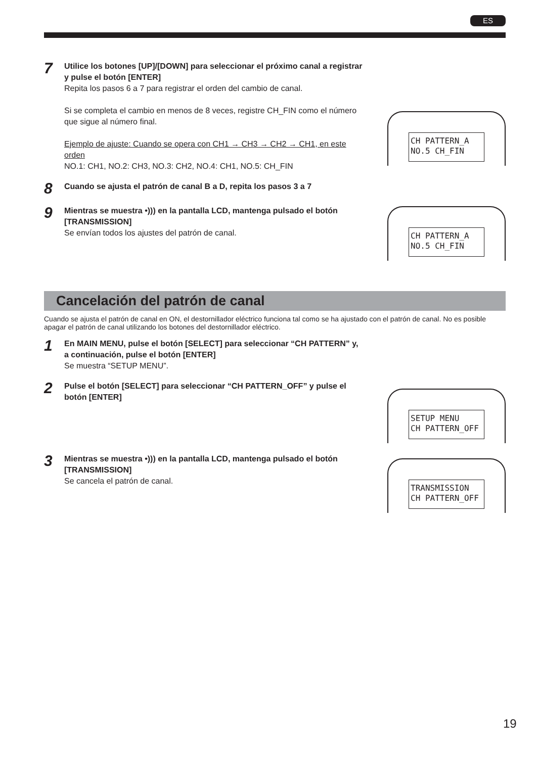ES
7
Utilice los botones [UP]/[DOWN] para seleccionar el próximo canal a registrar y pulse el botón [ENTER]
Repita los pasos 6 a 7 para registrar el orden del cambio de canal.
Si se completa el cambio en menos de 8 veces, registre CH_FIN como el número que sigue al número final.
Ejemplo de ajuste: Cuando se opera con CH1 → CH3 → CH2 → CH1, en este orden
NO.1: CH1, NO.2: CH3, NO.3: CH2, NO.4: CH1, NO.5: CH_FIN
8
Cuando se ajusta el patrón de canal B a D, repita los pasos 3 a 7
9
Mientras se muestra •))) en la pantalla LCD, mantenga pulsado el botón [TRANSMISSION]
Se envían todos los ajustes del patrón de canal.
CH PATTERN_A
NO.5 CH_FIN
CH PATTERN_A
NO.5 CH_FIN
Cancelación del patrón de canal
Cuando se ajusta el patrón de canal en ON, el destornillador eléctrico funciona tal como se ha ajustado con el patrón de canal. No es posible apagar el patrón de canal utilizando los botones del destornillador eléctrico.
1
En MAIN MENU, pulse el botón [SELECT] para seleccionar “CH PATTERN” y, a continuación, pulse el botón [ENTER]
Se muestra “SETUP MENU”.
2
Pulse el botón [SELECT] para seleccionar “CH PATTERN_OFF” y pulse el botón [ENTER]
3
Mientras se muestra •))) en la pantalla LCD, mantenga pulsado el botón [TRANSMISSION]
Se cancela el patrón de canal.
SETUP MENU
CH PATTERN_OFF
TRANSMISSION
CH PATTERN_OFF
19